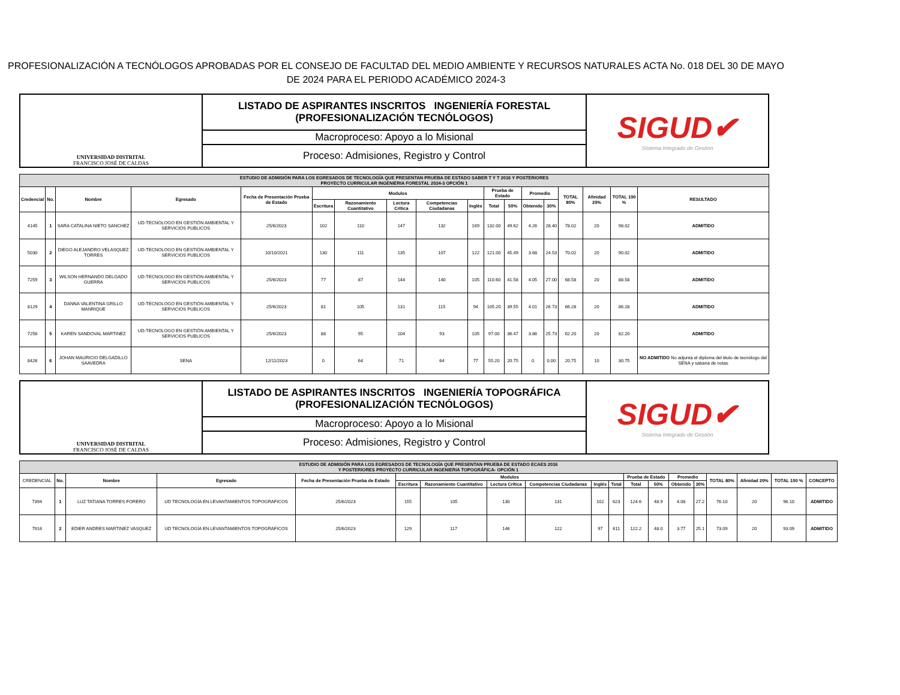PROFESIONALIZACIÓN A TECNÓLOGOS APROBADAS POR EL CONSEJO DE FACULTAD DEL MEDIO AMBIENTE Y RECURSOS NATURALES ACTA No. 018 DEL 30 DE MAYO DE 2024 PARA EL PERIODO ACADÉMICO 2024-3
| UNIVERSIDAD DISTRITAL FRANCISCO JOSÉ DE CALDAS | LISTADO DE ASPIRANTES INSCRITOS INGENIERÍA FORESTAL (PROFESIONALIZACIÓN TECNÓLOGOS) | SIGUD✔ Sistema Integrado de Gestión |
| | Macroproceso: Apoyo a lo Misional | |
| | Proceso: Admisiones, Registro y Control | |
| ESTUDIO DE ADMISIÓN PARA LOS EGRESADOS DE TECNOLOGÍA QUE PRESENTAN PRUEBA DE ESTADO SABER T Y T 2016 Y POSTERIORES PROYECTO CURRICULAR INGENIERIA FORESTAL 2024-3 OPCIÓN 1 | | | | | | | | | | | | | | | | | |
| --- | --- | --- | --- | --- | --- | --- | --- | --- | --- | --- | --- | --- | --- | --- | --- | --- | --- |
| Credencial | No. | Nombre | Egresado | Fecha de Presentación Prueba de Estado | Modulos | | | | | Prueba de Estado | | Promedio | | TOTAL 80% | Afinidad 20% | TOTAL 100 % | RESULTADO |
| | | | | | Escritura | Razonamiento Cuantitativo | Lectura Crítica | Competencias Ciudadanas | Inglés | Total | 50% | Obtenido | 30% | | | | |
| 4145 | 1 | SARA CATALINA NIETO SANCHEZ | UD-TECNOLOGO EN GESTIÓN AMBIENTAL Y SERVICIOS PUBLICOS | 25/6/2023 | 102 | 110 | 147 | 132 | 169 | 132.00 | 49.62 | 4.26 | 28.40 | 78.02 | 20 | 98.02 | ADMITIDO |
| 5030 | 2 | DIEGO ALEJANDRO VELASQUEZ TORRES | UD-TECNOLOGO EN GESTIÓN AMBIENTAL Y SERVICIOS PUBLICOS | 10/10/2021 | 130 | 111 | 135 | 107 | 122 | 121.00 | 45.49 | 3.68 | 24.53 | 70.02 | 20 | 90.02 | ADMITIDO |
| 7259 | 3 | WILSON HERNANDO DELGADO GUERRA | UD-TECNOLOGO EN GESTIÓN AMBIENTAL Y SERVICIOS PUBLICOS | 25/6/2023 | 77 | 87 | 144 | 140 | 105 | 110.60 | 41.58 | 4.05 | 27.00 | 68.58 | 20 | 88.58 | ADMITIDO |
| 8129 | 4 | DANNA VALENTINA GRILLO MANRIQUE | UD-TECNOLOGO EN GESTIÓN AMBIENTAL Y SERVICIOS PUBLICOS | 25/6/2023 | 81 | 105 | 131 | 115 | 94 | 105.20 | 39.55 | 4.01 | 26.73 | 66.28 | 20 | 86.28 | ADMITIDO |
| 7256 | 5 | KAREN SANDOVAL MARTINEZ | UD-TECNOLOGO EN GESTIÓN AMBIENTAL Y SERVICIOS PUBLICOS | 25/6/2023 | 88 | 95 | 104 | 93 | 105 | 97.00 | 36.47 | 3.86 | 25.73 | 62.20 | 20 | 82.20 | ADMITIDO |
| 8426 | 6 | JOHAN MAURICIO DELGADILLO SAAVEDRA | SENA | 12/11/2023 | 0 | 64 | 71 | 64 | 77 | 55.20 | 20.75 | 0 | 0.00 | 20.75 | 10 | 30.75 | NO ADMITIDO No adjunta el diploma del titulo de tecnólogo del SENA y sabana de notas |
| UNIVERSIDAD DISTRITAL FRANCISCO JOSÉ DE CALDAS | LISTADO DE ASPIRANTES INSCRITOS INGENIERÍA TOPOGRÁFICA (PROFESIONALIZACIÓN TECNÓLOGOS) | SIGUD✔ Sistema Integrado de Gestión |
| | Macroproceso: Apoyo a lo Misional | |
| | Proceso: Admisiones, Registro y Control | |
| ESTUDIO DE ADMISIÓN PARA LOS EGRESADOS DE TECNOLOGÍA QUE PRESENTAN PRUEBA DE ESTADO ECAES 2016 Y POSTERIORES PROYECTO CURRICULAR INGENIERIA TOPOGRÁFICA- OPCIÓN 1 | | | | | | | | | | | | | | | | | | |
| --- | --- | --- | --- | --- | --- | --- | --- | --- | --- | --- | --- | --- | --- | --- | --- | --- | --- | --- |
| CREDENCIAL | No. | Nombre | Egresado | Fecha de Presentación Prueba de Estado | Modulos | | | | | | Prueba de Estado | | Promedio | | TOTAL 80% | Afinidad 20% | TOTAL 100 % | CONCEPTO |
| | | | | | Escritura | Razonamiento Cuantitativo | Lectura Crítica | Competencias Ciudadanas | Inglés | Total | Total | 50% | Obtenido | 30% | | | | |
| 7394 | 1 | LUZ TATIANA TORRES FORERO | UD TECNOLOGÍA EN LEVANTAMIENTOS TOPOGRAFICOS | 25/6/2023 | 155 | 105 | 130 | 131 | 102 | 623 | 124.6 | 48.9 | 4.08 | 27.2 | 76.10 | 20 | 96.10 | ADMITIDO |
| 7916 | 2 | EDIER ANDRES MARTINEZ VASQUEZ | UD TECNOLOGÍA EN LEVANTAMIENTOS TOPOGRAFICOS | 25/6/2023 | 129 | 117 | 146 | 122 | 97 | 611 | 122.2 | 48.0 | 3.77 | 25.1 | 73.09 | 20 | 93.09 | ADMITIDO |